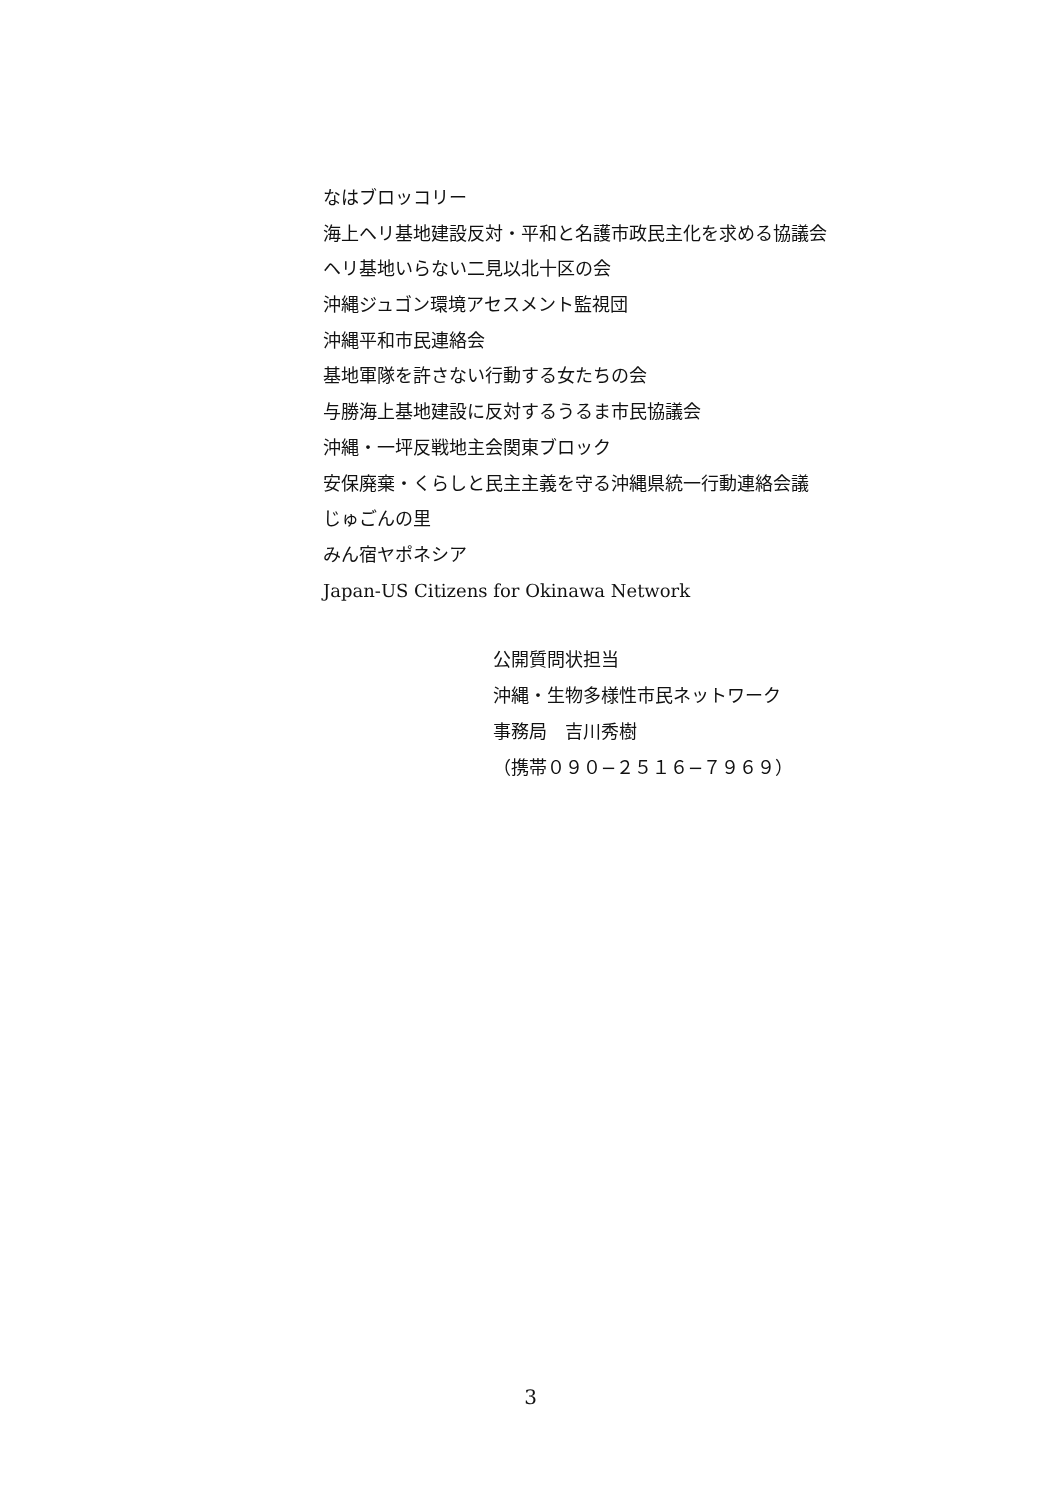なはブロッコリー
海上ヘリ基地建設反対・平和と名護市政民主化を求める協議会
ヘリ基地いらない二見以北十区の会
沖縄ジュゴン環境アセスメント監視団
沖縄平和市民連絡会
基地軍隊を許さない行動する女たちの会
与勝海上基地建設に反対するうるま市民協議会
沖縄・一坪反戦地主会関東ブロック
安保廃棄・くらしと民主主義を守る沖縄県統一行動連絡会議
じゅごんの里
みん宿ヤポネシア
Japan-US Citizens for Okinawa Network
公開質問状担当
沖縄・生物多様性市民ネットワーク
事務局　吉川秀樹
（携帯０９０−２５１６−７９６９）
3